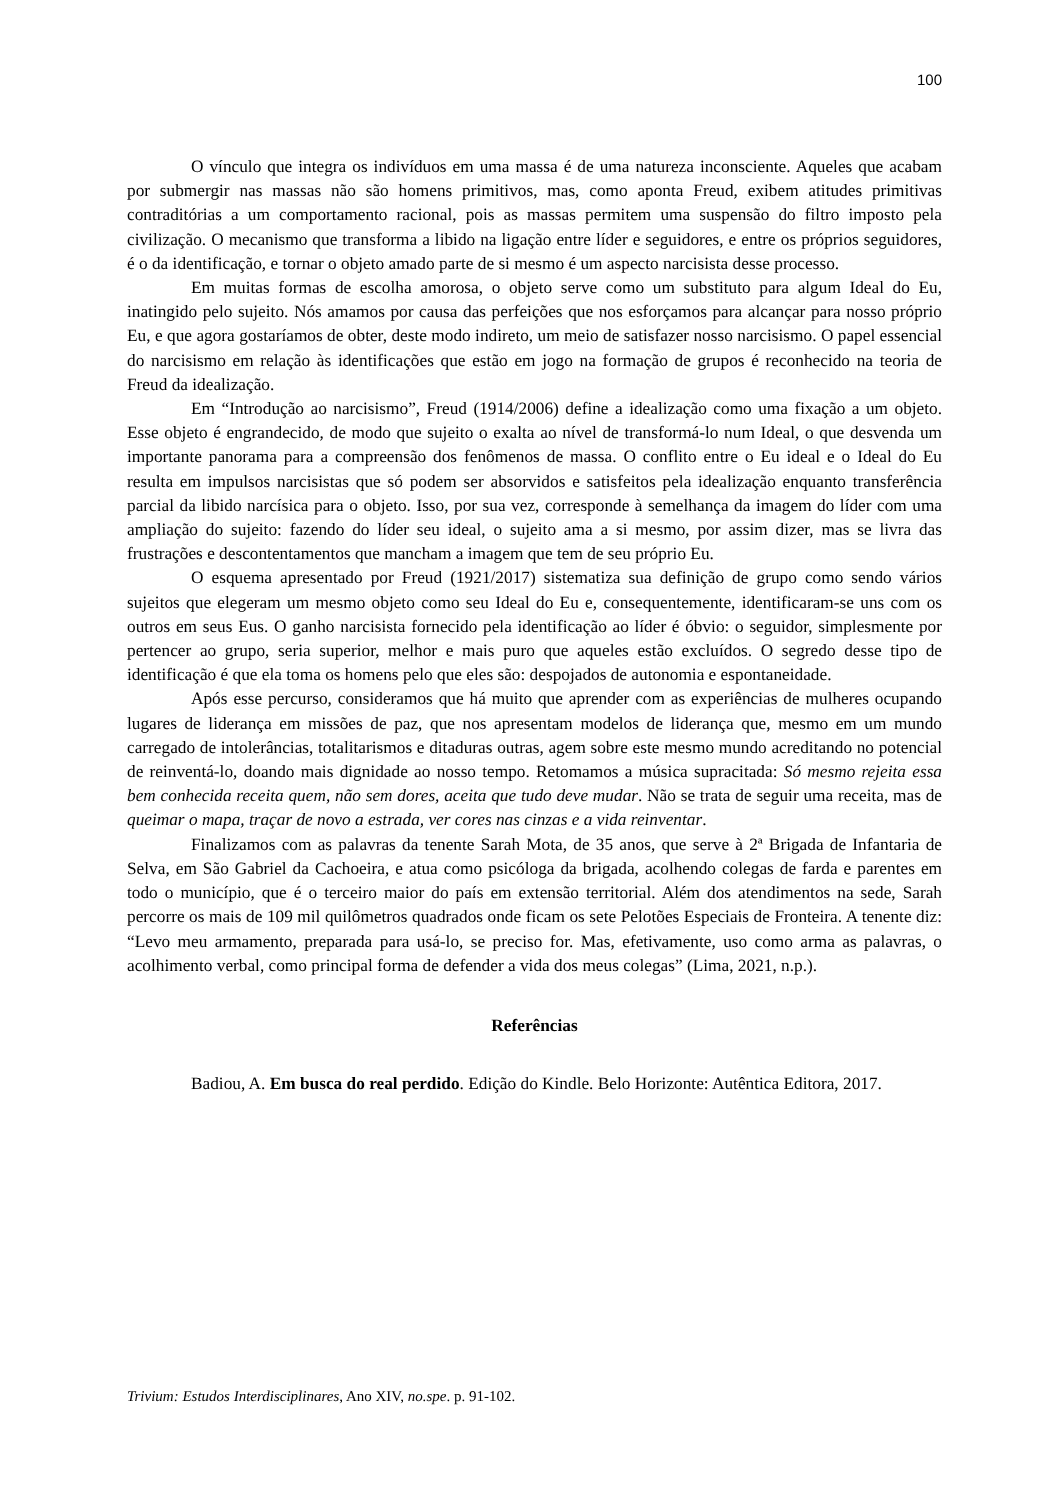100
O vínculo que integra os indivíduos em uma massa é de uma natureza inconsciente. Aqueles que acabam por submergir nas massas não são homens primitivos, mas, como aponta Freud, exibem atitudes primitivas contraditórias a um comportamento racional, pois as massas permitem uma suspensão do filtro imposto pela civilização. O mecanismo que transforma a libido na ligação entre líder e seguidores, e entre os próprios seguidores, é o da identificação, e tornar o objeto amado parte de si mesmo é um aspecto narcisista desse processo.
Em muitas formas de escolha amorosa, o objeto serve como um substituto para algum Ideal do Eu, inatingido pelo sujeito. Nós amamos por causa das perfeições que nos esforçamos para alcançar para nosso próprio Eu, e que agora gostaríamos de obter, deste modo indireto, um meio de satisfazer nosso narcisismo. O papel essencial do narcisismo em relação às identificações que estão em jogo na formação de grupos é reconhecido na teoria de Freud da idealização.
Em “Introdução ao narcisismo”, Freud (1914/2006) define a idealização como uma fixação a um objeto. Esse objeto é engrandecido, de modo que sujeito o exalta ao nível de transformá-lo num Ideal, o que desvenda um importante panorama para a compreensão dos fenômenos de massa. O conflito entre o Eu ideal e o Ideal do Eu resulta em impulsos narcisistas que só podem ser absorvidos e satisfeitos pela idealização enquanto transferência parcial da libido narcísica para o objeto. Isso, por sua vez, corresponde à semelhança da imagem do líder com uma ampliação do sujeito: fazendo do líder seu ideal, o sujeito ama a si mesmo, por assim dizer, mas se livra das frustrações e descontentamentos que mancham a imagem que tem de seu próprio Eu.
O esquema apresentado por Freud (1921/2017) sistematiza sua definição de grupo como sendo vários sujeitos que elegeram um mesmo objeto como seu Ideal do Eu e, consequentemente, identificaram-se uns com os outros em seus Eus. O ganho narcisista fornecido pela identificação ao líder é óbvio: o seguidor, simplesmente por pertencer ao grupo, seria superior, melhor e mais puro que aqueles estão excluídos. O segredo desse tipo de identificação é que ela toma os homens pelo que eles são: despojados de autonomia e espontaneidade.
Após esse percurso, consideramos que há muito que aprender com as experiências de mulheres ocupando lugares de liderança em missões de paz, que nos apresentam modelos de liderança que, mesmo em um mundo carregado de intolerâncias, totalitarismos e ditaduras outras, agem sobre este mesmo mundo acreditando no potencial de reinventá-lo, doando mais dignidade ao nosso tempo. Retomamos a música supracitada: Só mesmo rejeita essa bem conhecida receita quem, não sem dores, aceita que tudo deve mudar. Não se trata de seguir uma receita, mas de queimar o mapa, traçar de novo a estrada, ver cores nas cinzas e a vida reinventar.
Finalizamos com as palavras da tenente Sarah Mota, de 35 anos, que serve à 2ª Brigada de Infantaria de Selva, em São Gabriel da Cachoeira, e atua como psicóloga da brigada, acolhendo colegas de farda e parentes em todo o município, que é o terceiro maior do país em extensão territorial. Além dos atendimentos na sede, Sarah percorre os mais de 109 mil quilômetros quadrados onde ficam os sete Pelotões Especiais de Fronteira. A tenente diz: “Levo meu armamento, preparada para usá-lo, se preciso for. Mas, efetivamente, uso como arma as palavras, o acolhimento verbal, como principal forma de defender a vida dos meus colegas” (Lima, 2021, n.p.).
Referências
Badiou, A. Em busca do real perdido. Edição do Kindle. Belo Horizonte: Autêntica Editora, 2017.
Trivium: Estudos Interdisciplinares, Ano XIV, no.spe. p. 91-102.